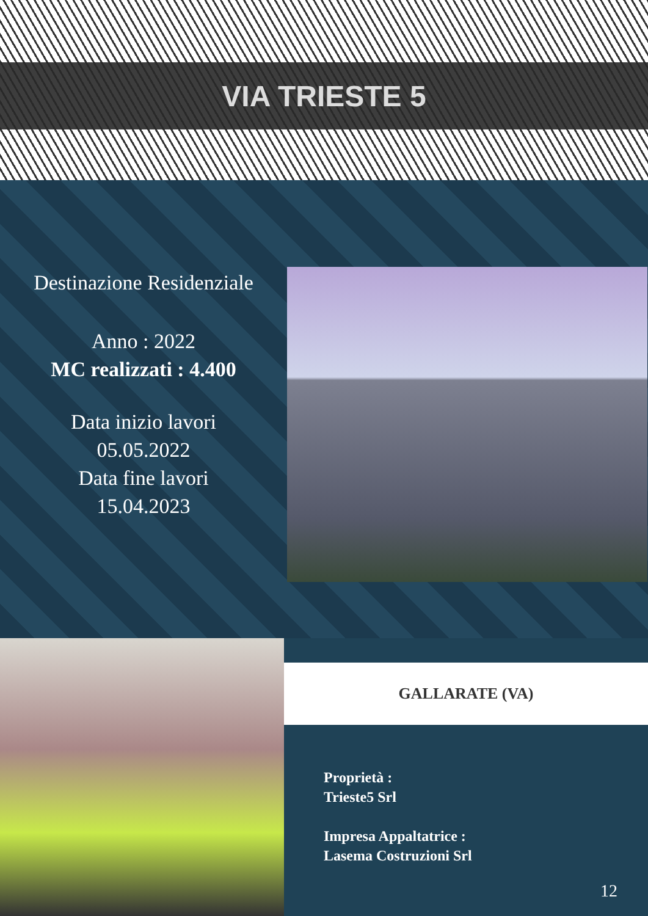VIA TRIESTE 5
Destinazione Residenziale
Anno : 2022
MC realizzati : 4.400
Data inizio lavori
05.05.2022
Data fine lavori
15.04.2023
GALLARATE (VA)
Proprietà :
Trieste5 Srl
Impresa Appaltatrice :
Lasema Costruzioni Srl
12